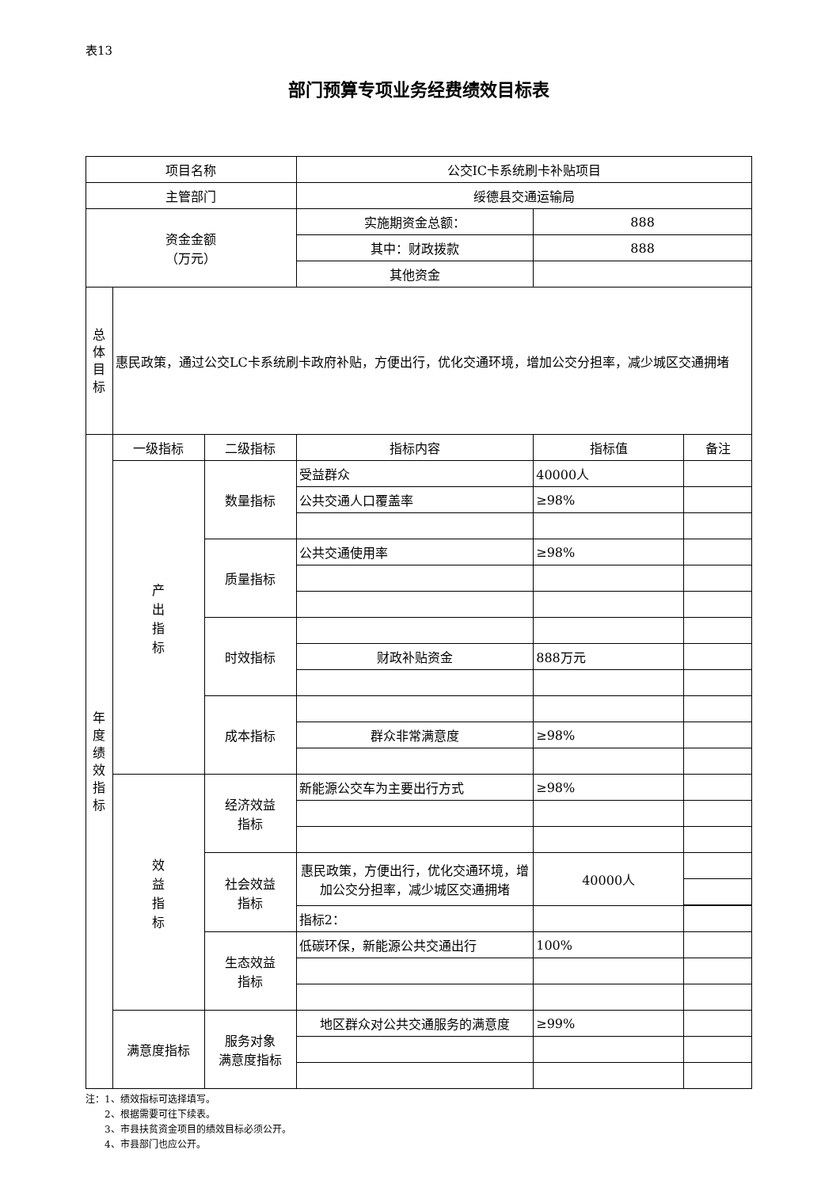表13
部门预算专项业务经费绩效目标表
| 项目名称 | | | 公交IC卡系统刷卡补贴项目 | | |
| 主管部门 | | | 绥德县交通运输局 | | |
| 资金金额 （万元） | | | 实施期资金总额： | 888 | |
| | | | 其中：财政拨款 | 888 | |
| | | | 其他资金 | | |
| 总 体 目 标 | 惠民政策，通过公交LC卡系统刷卡政府补贴，方便出行，优化交通环境，增加公交分担率，减少城区交通拥堵 | | | | |
| 年 度 绩 效 指 标 | 一级指标 | 二级指标 | 指标内容 | 指标值 | 备注 |
| | 产 出 指 标 | 数量指标 | 受益群众 | 40000人 | |
| | | | 公共交通人口覆盖率 | ≥98% | |
| | | 质量指标 | 公共交通使用率 | ≥98% | |
| | | 时效指标 | | | |
| | | | 财政补贴资金 | 888万元 | |
| | | 成本指标 | | | |
| | | | 群众非常满意度 | ≥98% | |
| | 效 益 指 标 | 经济效益 指标 | 新能源公交车为主要出行方式 | ≥98% | |
| | | 社会效益 指标 | 惠民政策，方便出行，优化交通环境，增加公交分担率，减少城区交通拥堵 | 40000人 | |
| | | | 指标2： | | |
| | | 生态效益 指标 | 低碳环保，新能源公共交通出行 | 100% | |
| | 满意度指标 | 服务对象 满意度指标 | 地区群众对公共交通服务的满意度 | ≥99% | |
注：1、绩效指标可选择填写。
  2、根据需要可往下续表。
  3、市县扶贫资金项目的绩效目标必须公开。
  4、市县部门也应公开。